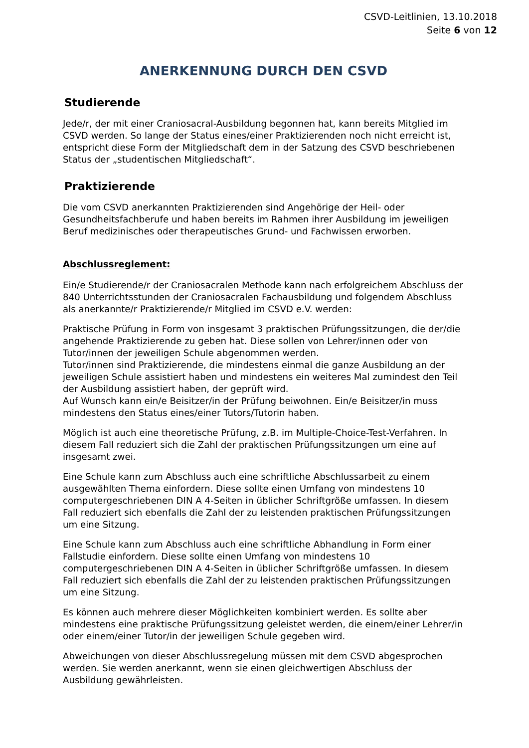CSVD-Leitlinien, 13.10.2018
Seite 6 von 12
ANERKENNUNG DURCH DEN CSVD
Studierende
Jede/r, der mit einer Craniosacral-Ausbildung begonnen hat, kann bereits Mitglied im CSVD werden. So lange der Status eines/einer Praktizierenden noch nicht erreicht ist, entspricht diese Form der Mitgliedschaft dem in der Satzung des CSVD beschriebenen Status der „studentischen Mitgliedschaft“.
Praktizierende
Die vom CSVD anerkannten Praktizierenden sind Angehörige der Heil- oder Gesundheitsfachberufe und haben bereits im Rahmen ihrer Ausbildung im jeweiligen Beruf medizinisches oder therapeutisches Grund- und Fachwissen erworben.
Abschlussreglement:
Ein/e Studierende/r der Craniosacralen Methode kann nach erfolgreichem Abschluss der 840 Unterrichtsstunden der Craniosacralen Fachausbildung und folgendem Abschluss als anerkannte/r Praktizierende/r Mitglied im CSVD e.V. werden:
Praktische Prüfung in Form von insgesamt 3 praktischen Prüfungssitzungen, die der/die angehende Praktizierende zu geben hat. Diese sollen von Lehrer/innen oder von Tutor/innen der jeweiligen Schule abgenommen werden.
Tutor/innen sind Praktizierende, die mindestens einmal die ganze Ausbildung an der jeweiligen Schule assistiert haben und mindestens ein weiteres Mal zumindest den Teil der Ausbildung assistiert haben, der geprüft wird.
Auf Wunsch kann ein/e Beisitzer/in der Prüfung beiwohnen. Ein/e Beisitzer/in muss mindestens den Status eines/einer Tutors/Tutorin haben.
Möglich ist auch eine theoretische Prüfung, z.B. im Multiple-Choice-Test-Verfahren. In diesem Fall reduziert sich die Zahl der praktischen Prüfungssitzungen um eine auf insgesamt zwei.
Eine Schule kann zum Abschluss auch eine schriftliche Abschlussarbeit zu einem ausgewählten Thema einfordern. Diese sollte einen Umfang von mindestens 10 computergeschriebenen DIN A 4-Seiten in üblicher Schriftgröße umfassen. In diesem Fall reduziert sich ebenfalls die Zahl der zu leistenden praktischen Prüfungssitzungen um eine Sitzung.
Eine Schule kann zum Abschluss auch eine schriftliche Abhandlung in Form einer Fallstudie einfordern. Diese sollte einen Umfang von mindestens 10 computergeschriebenen DIN A 4-Seiten in üblicher Schriftgröße umfassen. In diesem Fall reduziert sich ebenfalls die Zahl der zu leistenden praktischen Prüfungssitzungen um eine Sitzung.
Es können auch mehrere dieser Möglichkeiten kombiniert werden. Es sollte aber mindestens eine praktische Prüfungssitzung geleistet werden, die einem/einer Lehrer/in oder einem/einer Tutor/in der jeweiligen Schule gegeben wird.
Abweichungen von dieser Abschlussregelung müssen mit dem CSVD abgesprochen werden. Sie werden anerkannt, wenn sie einen gleichwertigen Abschluss der Ausbildung gewährleisten.